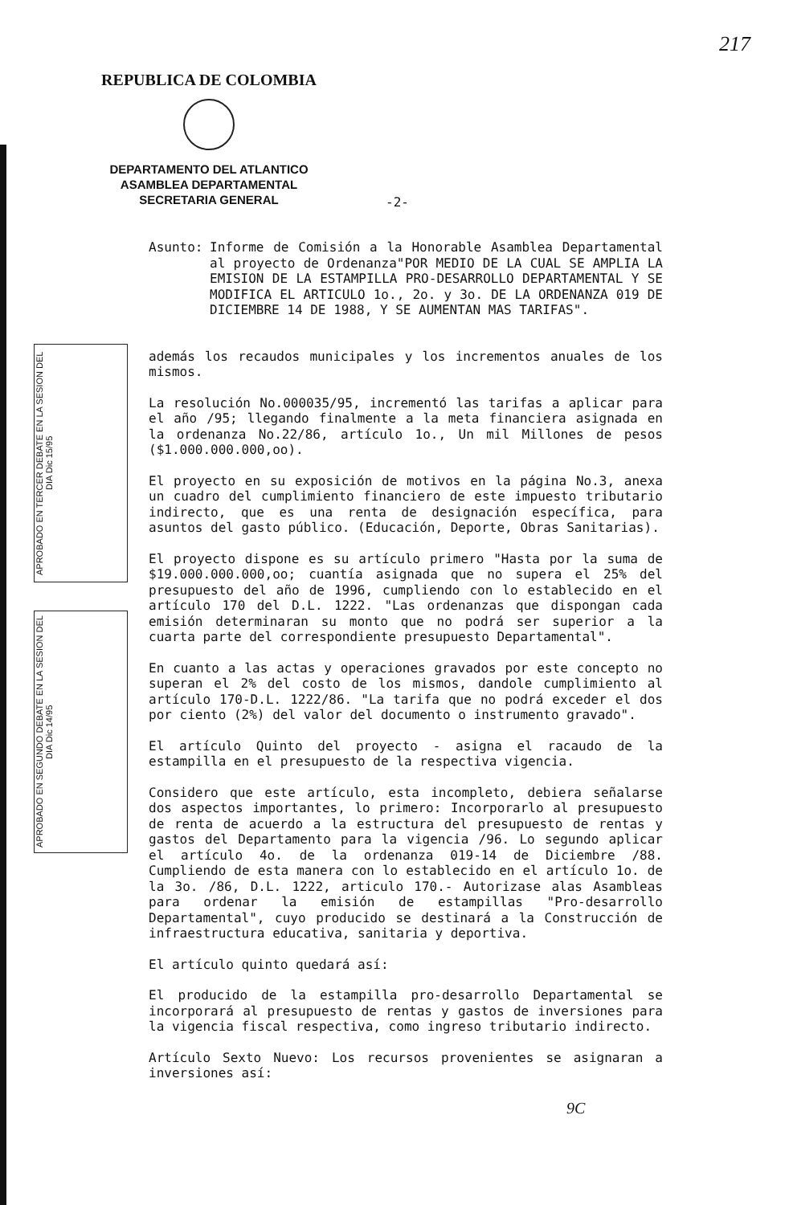217
REPUBLICA DE COLOMBIA
DEPARTAMENTO DEL ATLANTICO
ASAMBLEA DEPARTAMENTAL
SECRETARIA GENERAL
-2-
APROBADO EN TERCER DEBATE EN LA SESION DEL DIA Dic 15/95
APROBADO EN SEGUNDO DEBATE EN LA SESION DEL DIA Dic 14/95
Asunto: Informe de Comisión a la Honorable Asamblea Departamental al proyecto de Ordenanza"POR MEDIO DE LA CUAL SE AMPLIA LA EMISION DE LA ESTAMPILLA PRO-DESARROLLO DEPARTAMENTAL Y SE MODIFICA EL ARTICULO 1o., 2o. y 3o. DE LA ORDENANZA 019 DE DICIEMBRE 14 DE 1988, Y SE AUMENTAN MAS TARIFAS".
además los recaudos municipales y los incrementos anuales de los mismos.
La resolución No.000035/95, incrementó las tarifas a aplicar para el año /95; llegando finalmente a la meta financiera asignada en la ordenanza No.22/86, artículo 1o., Un mil Millones de pesos ($1.000.000.000,oo).
El proyecto en su exposición de motivos en la página No.3, anexa un cuadro del cumplimiento financiero de este impuesto tributario indirecto, que es una renta de designación específica, para asuntos del gasto público. (Educación, Deporte, Obras Sanitarias).
El proyecto dispone es su artículo primero "Hasta por la suma de $19.000.000.000,oo; cuantía asignada que no supera el 25% del presupuesto del año de 1996, cumpliendo con lo establecido en el artículo 170 del D.L. 1222. "Las ordenanzas que dispongan cada emisión determinaran su monto que no podrá ser superior a la cuarta parte del correspondiente presupuesto Departamental".
En cuanto a las actas y operaciones gravados por este concepto no superan el 2% del costo de los mismos, dandole cumplimiento al artículo 170-D.L. 1222/86. "La tarifa que no podrá exceder el dos por ciento (2%) del valor del documento o instrumento gravado".
El artículo Quinto del proyecto - asigna el racaudo de la estampilla en el presupuesto de la respectiva vigencia.
Considero que este artículo, esta incompleto, debiera señalarse dos aspectos importantes, lo primero: Incorporarlo al presupuesto de renta de acuerdo a la estructura del presupuesto de rentas y gastos del Departamento para la vigencia /96. Lo segundo aplicar el artículo 4o. de la ordenanza 019-14 de Diciembre /88. Cumpliendo de esta manera con lo establecido en el artículo 1o. de la 3o. /86, D.L. 1222, articulo 170.- Autorizase alas Asambleas para ordenar la emisión de estampillas "Pro-desarrollo Departamental", cuyo producido se destinará a la Construcción de infraestructura educativa, sanitaria y deportiva.
El artículo quinto quedará así:
El producido de la estampilla pro-desarrollo Departamental se incorporará al presupuesto de rentas y gastos de inversiones para la vigencia fiscal respectiva, como ingreso tributario indirecto.
Artículo Sexto Nuevo: Los recursos provenientes se asignaran a inversiones así:
9C